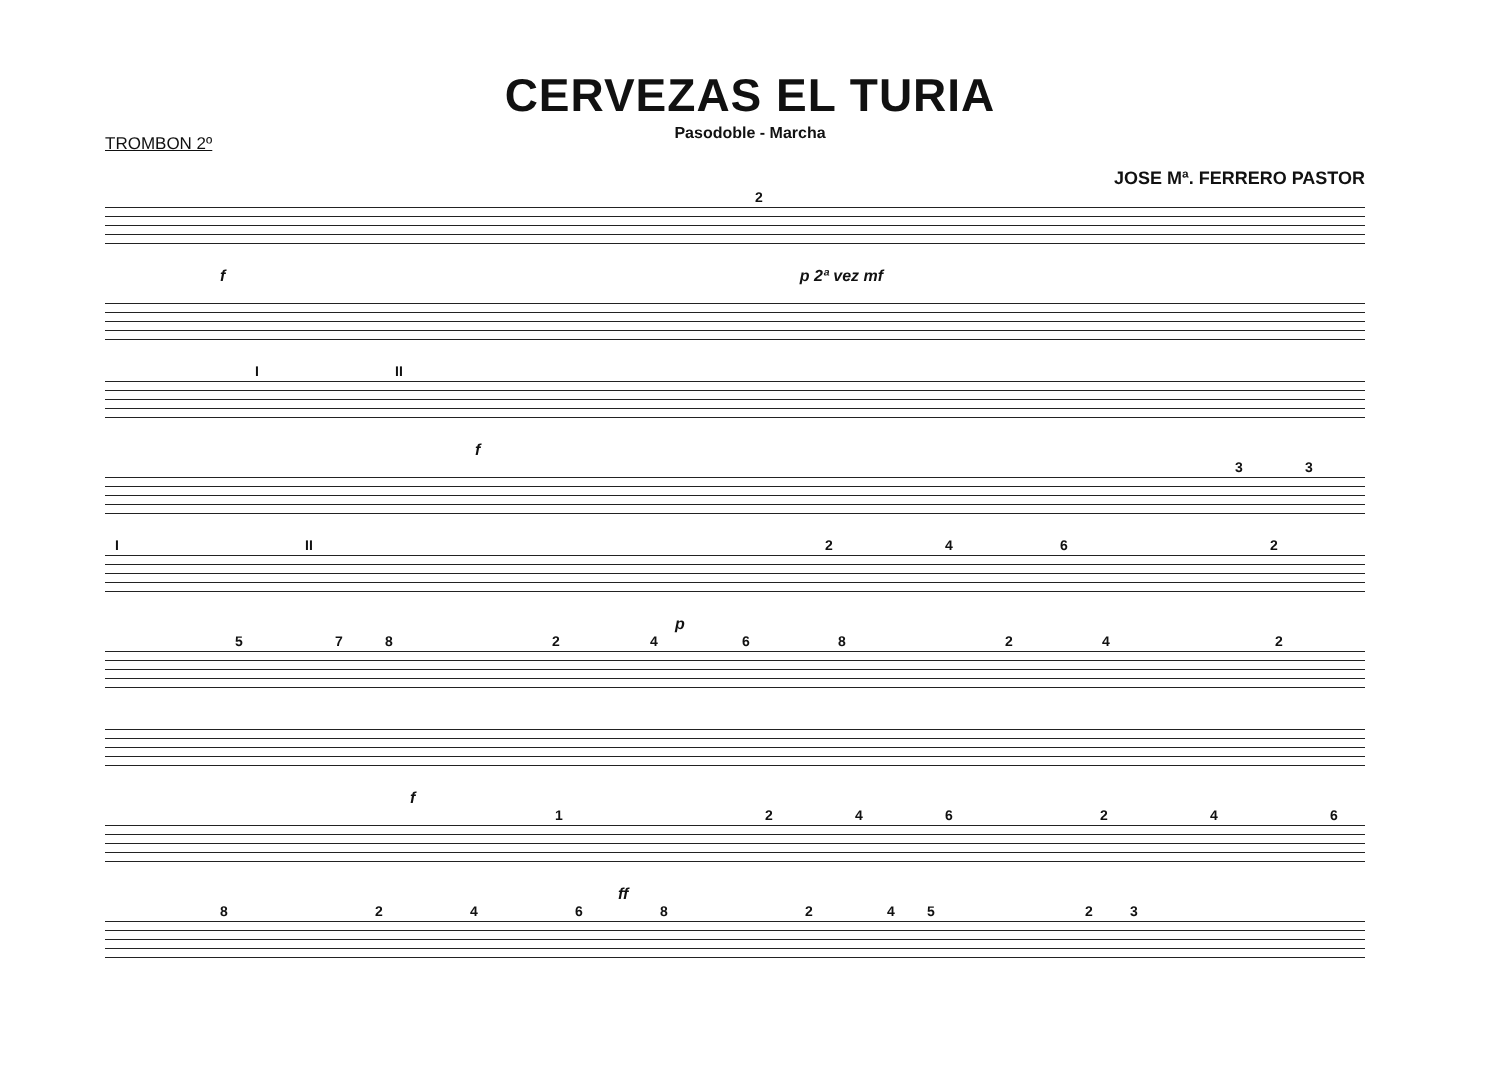CERVEZAS EL TURIA
Pasodoble - Marcha
TROMBON 2º
JOSE Mª. FERRERO PASTOR
2
f p 2ª vez mf
I II
f
3 3
I II 2 4 6 2
p
5 7 8 2 4 6 8 2 4 2
f
1 2 4 6 2 4 6
ff
8 2 4 6 8 2 4 5 2 3